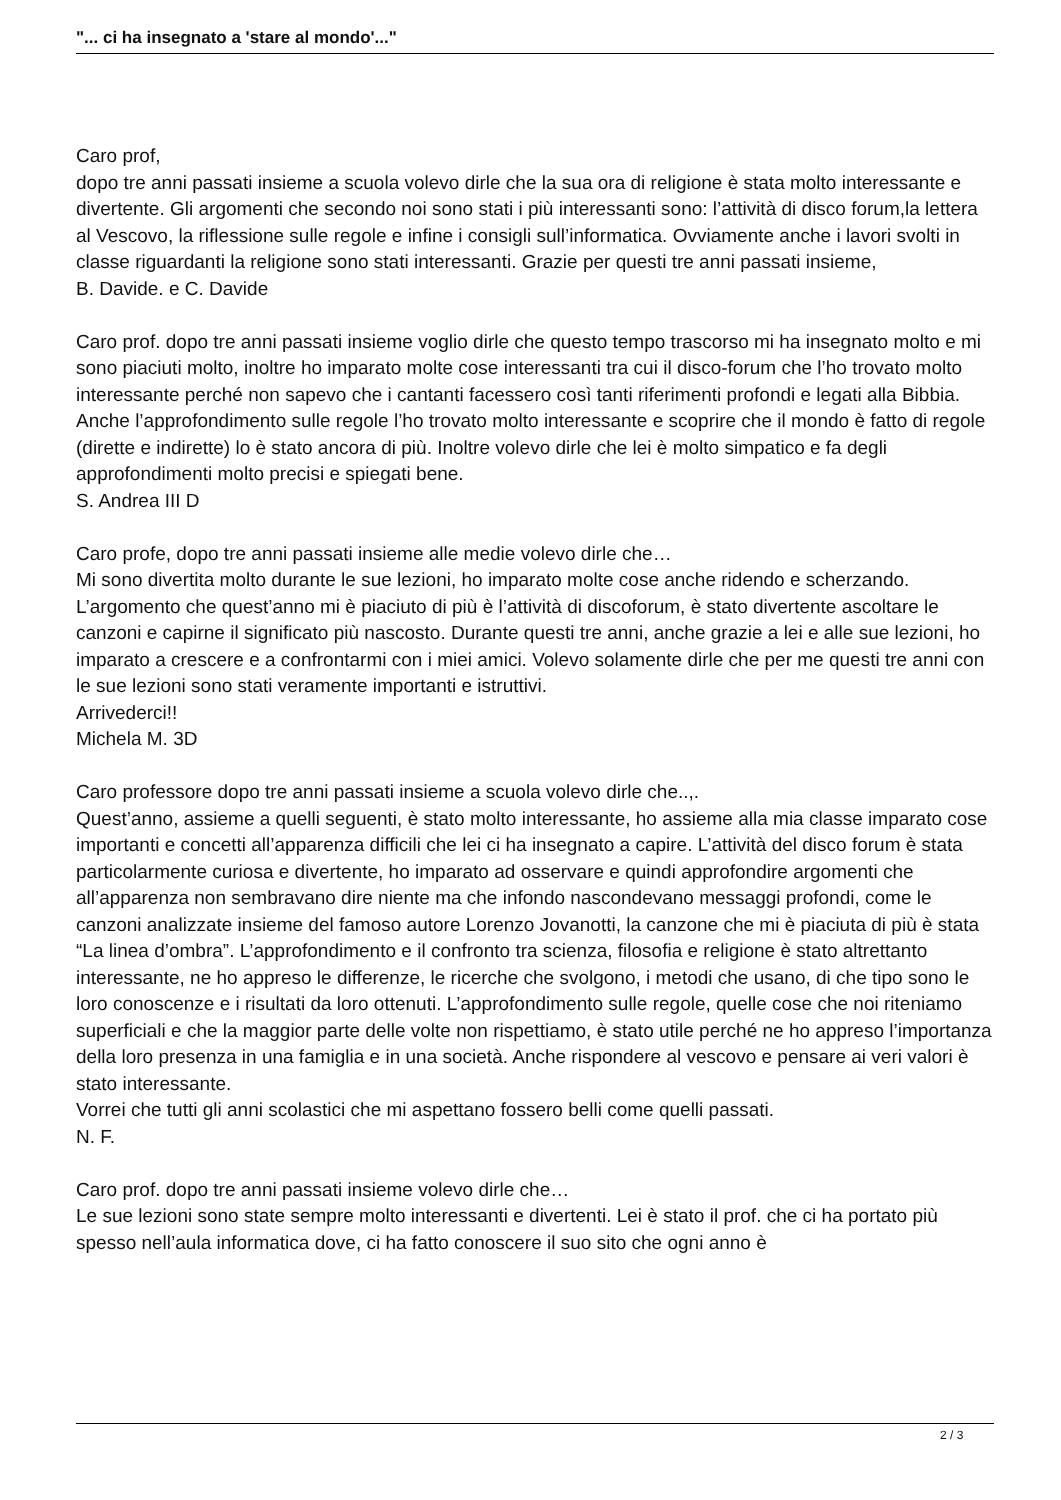"... ci ha insegnato a 'stare al mondo'..."
Caro prof,
dopo tre anni passati insieme a scuola volevo dirle che la sua ora di religione è stata molto interessante e divertente. Gli argomenti che secondo noi sono stati i più interessanti sono: l’attività di disco forum,la lettera al Vescovo, la riflessione sulle regole e infine i consigli sull’informatica. Ovviamente anche i lavori svolti in classe riguardanti la religione sono stati interessanti. Grazie per questi tre anni passati insieme,
B. Davide. e C. Davide
Caro prof. dopo tre anni passati insieme voglio dirle che questo tempo trascorso mi ha insegnato molto e mi sono piaciuti molto, inoltre ho imparato molte cose interessanti tra cui il disco-forum che l’ho trovato molto interessante perché non sapevo che i cantanti facessero così tanti riferimenti profondi e legati alla Bibbia. Anche l’approfondimento sulle regole l’ho trovato molto interessante e scoprire che il mondo è fatto di regole (dirette e indirette) lo è stato ancora di più. Inoltre volevo dirle che lei è molto simpatico e fa degli approfondimenti molto precisi e spiegati bene.
S. Andrea III D
Caro profe, dopo tre anni passati insieme alle medie volevo dirle che…
Mi sono divertita molto durante le sue lezioni, ho imparato molte cose anche ridendo e scherzando. L’argomento che quest’anno mi è piaciuto di più è l’attività di discoforum, è stato divertente ascoltare le canzoni e capirne il significato più nascosto. Durante questi tre anni, anche grazie a lei e alle sue lezioni, ho imparato a crescere e a confrontarmi con i miei amici. Volevo solamente dirle che per me questi tre anni con le sue lezioni sono stati veramente importanti e istruttivi.
Arrivederci!!
Michela M. 3D
Caro professore dopo tre anni passati insieme a scuola volevo dirle che..,.
Quest’anno, assieme a quelli seguenti, è stato molto interessante, ho assieme alla mia classe imparato cose importanti e concetti all’apparenza difficili che lei ci ha insegnato a capire. L’attività del disco forum è stata particolarmente curiosa e divertente, ho imparato ad osservare e quindi approfondire argomenti che all’apparenza non sembravano dire niente ma che infondo nascondevano messaggi profondi, come le canzoni analizzate insieme del famoso autore Lorenzo Jovanotti, la canzone che mi è piaciuta di più è stata “La linea d’ombra”. L’approfondimento e il confronto tra scienza, filosofia e religione è stato altrettanto interessante, ne ho appreso le differenze, le ricerche che svolgono, i metodi che usano, di che tipo sono le loro conoscenze e i risultati da loro ottenuti. L’approfondimento sulle regole, quelle cose che noi riteniamo superficiali e che la maggior parte delle volte non rispettiamo, è stato utile perché ne ho appreso l’importanza della loro presenza in una famiglia e in una società. Anche rispondere al vescovo e pensare ai veri valori è stato interessante.
Vorrei che tutti gli anni scolastici che mi aspettano fossero belli come quelli passati.
N. F.
Caro prof. dopo tre anni passati insieme volevo dirle che…
Le sue lezioni sono state sempre molto interessanti e divertenti. Lei è stato il prof. che ci ha portato più spesso nell’aula informatica dove, ci ha fatto conoscere il suo sito che ogni anno è
2 / 3